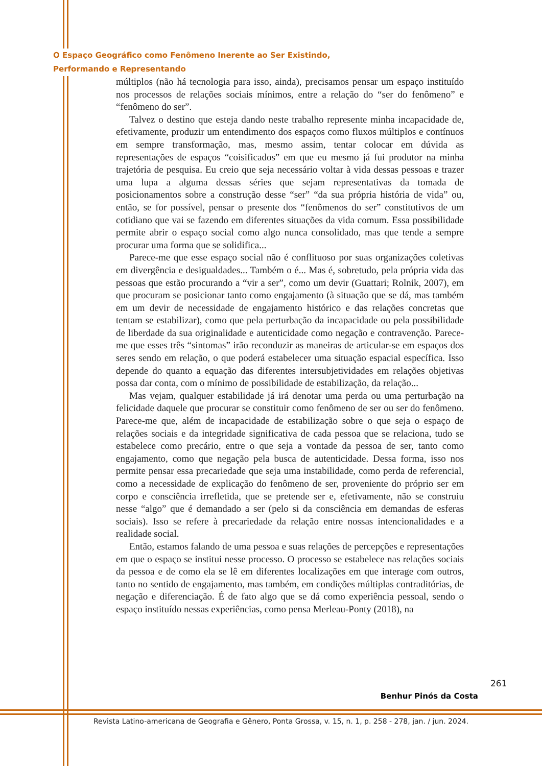O Espaço Geográfico como Fenômeno Inerente ao Ser Existindo,
Performando e Representando
múltiplos (não há tecnologia para isso, ainda), precisamos pensar um espaço instituído nos processos de relações sociais mínimos, entre a relação do “ser do fenômeno” e “fenômeno do ser”.
Talvez o destino que esteja dando neste trabalho represente minha incapacidade de, efetivamente, produzir um entendimento dos espaços como fluxos múltiplos e contínuos em sempre transformação, mas, mesmo assim, tentar colocar em dúvida as representações de espaços “coisificados” em que eu mesmo já fui produtor na minha trajetória de pesquisa. Eu creio que seja necessário voltar à vida dessas pessoas e trazer uma lupa a alguma dessas séries que sejam representativas da tomada de posicionamentos sobre a construção desse “ser” “da sua própria história de vida” ou, então, se for possível, pensar o presente dos “fenômenos do ser” constitutivos de um cotidiano que vai se fazendo em diferentes situações da vida comum. Essa possibilidade permite abrir o espaço social como algo nunca consolidado, mas que tende a sempre procurar uma forma que se solidifica...
Parece-me que esse espaço social não é conflituoso por suas organizações coletivas em divergência e desigualdades... Também o é... Mas é, sobretudo, pela própria vida das pessoas que estão procurando a “vir a ser”, como um devir (Guattari; Rolnik, 2007), em que procuram se posicionar tanto como engajamento (à situação que se dá, mas também em um devir de necessidade de engajamento histórico e das relações concretas que tentam se estabilizar), como que pela perturbação da incapacidade ou pela possibilidade de liberdade da sua originalidade e autenticidade como negação e contravenção. Parece-me que esses três “sintomas” irão reconduzir as maneiras de articular-se em espaços dos seres sendo em relação, o que poderá estabelecer uma situação espacial específica. Isso depende do quanto a equação das diferentes intersubjetividades em relações objetivas possa dar conta, com o mínimo de possibilidade de estabilização, da relação...
Mas vejam, qualquer estabilidade já irá denotar uma perda ou uma perturbação na felicidade daquele que procurar se constituir como fenômeno de ser ou ser do fenômeno. Parece-me que, além de incapacidade de estabilização sobre o que seja o espaço de relações sociais e da integridade significativa de cada pessoa que se relaciona, tudo se estabelece como precário, entre o que seja a vontade da pessoa de ser, tanto como engajamento, como que negação pela busca de autenticidade. Dessa forma, isso nos permite pensar essa precariedade que seja uma instabilidade, como perda de referencial, como a necessidade de explicação do fenômeno de ser, proveniente do próprio ser em corpo e consciência irrefletida, que se pretende ser e, efetivamente, não se construiu nesse “algo” que é demandado a ser (pelo si da consciência em demandas de esferas sociais). Isso se refere à precariedade da relação entre nossas intencionalidades e a realidade social.
Então, estamos falando de uma pessoa e suas relações de percepções e representações em que o espaço se institui nesse processo. O processo se estabelece nas relações sociais da pessoa e de como ela se lê em diferentes localizações em que interage com outros, tanto no sentido de engajamento, mas também, em condições múltiplas contraditórias, de negação e diferenciação. É de fato algo que se dá como experiência pessoal, sendo o espaço instituído nessas experiências, como pensa Merleau-Ponty (2018), na
261
Benhur Pinós da Costa
Revista Latino-americana de Geografia e Gênero, Ponta Grossa, v. 15, n. 1, p. 258 - 278, jan. / jun. 2024.